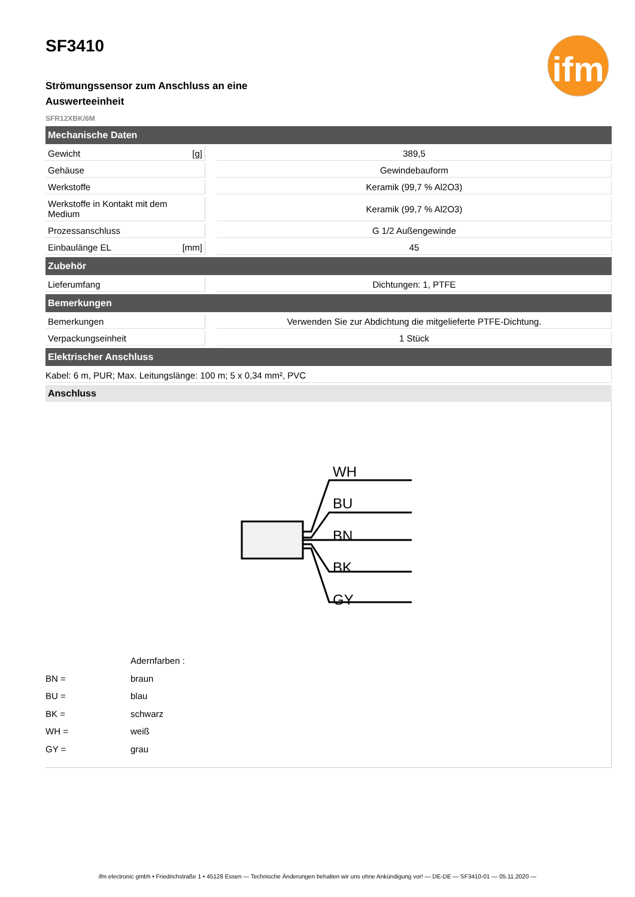ifm
SF3410
Strömungssensor zum Anschluss an eine Auswerteeinheit
SFR12XBK/6M
| Mechanische Daten | | | |
| --- | --- | --- | --- |
| Gewicht | [g] | | 389,5 |
| Gehäuse | | | Gewindebauform |
| Werkstoffe | | | Keramik (99,7 % Al2O3) |
| Werkstoffe in Kontakt mit dem Medium | | | Keramik (99,7 % Al2O3) |
| Prozessanschluss | | | G 1/2 Außengewinde |
| Einbaulänge EL | [mm] | | 45 |
| Zubehör | | | |
| Lieferumfang | | | Dichtungen: 1, PTFE |
| Bemerkungen | | | |
| Bemerkungen | | | Verwenden Sie zur Abdichtung die mitgelieferte PTFE-Dichtung. |
| Verpackungseinheit | | | 1 Stück |
| Elektrischer Anschluss | | | |
| Kabel: 6 m, PUR; Max. Leitungslänge: 100 m; 5 x 0,34 mm², PVC | | | |
Anschluss
WH
BU
BN
BK
GY
Adernfarben :
BN = braun
BU = blau
BK = schwarz
WH = weiß
GY = grau
ifm electronic gmbh • Friedrichstraße 1 • 45128 Essen — Technische Änderungen behalten wir uns ohne Ankündigung vor! — DE-DE — SF3410-01 — 05.11.2020 —